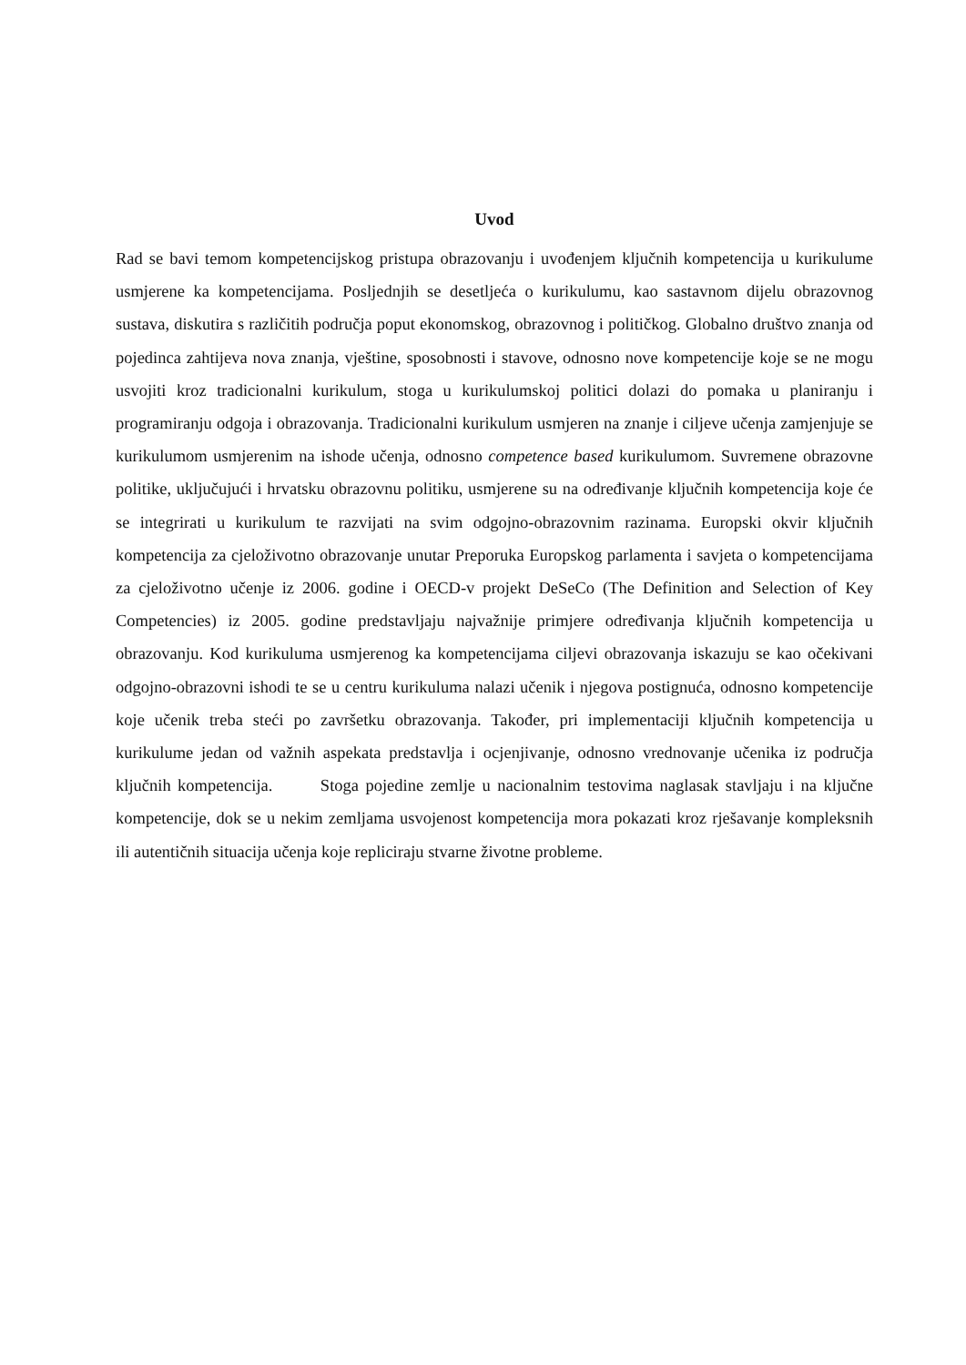Uvod
Rad se bavi temom kompetencijskog pristupa obrazovanju i uvođenjem ključnih kompetencija u kurikulume usmjerene ka kompetencijama. Posljednjih se desetljeća o kurikulumu, kao sastavnom dijelu obrazovnog sustava, diskutira s različitih područja poput ekonomskog, obrazovnog i političkog. Globalno društvo znanja od pojedinca zahtijeva nova znanja, vještine, sposobnosti i stavove, odnosno nove kompetencije koje se ne mogu usvojiti kroz tradicionalni kurikulum, stoga u kurikulumskoj politici dolazi do pomaka u planiranju i programiranju odgoja i obrazovanja. Tradicionalni kurikulum usmjeren na znanje i ciljeve učenja zamjenjuje se kurikulumom usmjerenim na ishode učenja, odnosno competence based kurikulumom. Suvremene obrazovne politike, uključujući i hrvatsku obrazovnu politiku, usmjerene su na određivanje ključnih kompetencija koje će se integrirati u kurikulum te razvijati na svim odgojno-obrazovnim razinama. Europski okvir ključnih kompetencija za cjeloživotno obrazovanje unutar Preporuka Europskog parlamenta i savjeta o kompetencijama za cjeloživotno učenje iz 2006. godine i OECD-v projekt DeSeCo (The Definition and Selection of Key Competencies) iz 2005. godine predstavljaju najvažnije primjere određivanja ključnih kompetencija u obrazovanju. Kod kurikuluma usmjerenog ka kompetencijama ciljevi obrazovanja iskazuju se kao očekivani odgojno-obrazovni ishodi te se u centru kurikuluma nalazi učenik i njegova postignuća, odnosno kompetencije koje učenik treba steći po završetku obrazovanja. Također, pri implementaciji ključnih kompetencija u kurikulume jedan od važnih aspekata predstavlja i ocjenjivanje, odnosno vrednovanje učenika iz područja ključnih kompetencija. Stoga pojedine zemlje u nacionalnim testovima naglasak stavljaju i na ključne kompetencije, dok se u nekim zemljama usvojenost kompetencija mora pokazati kroz rješavanje kompleksnih ili autentičnih situacija učenja koje repliciraju stvarne životne probleme.